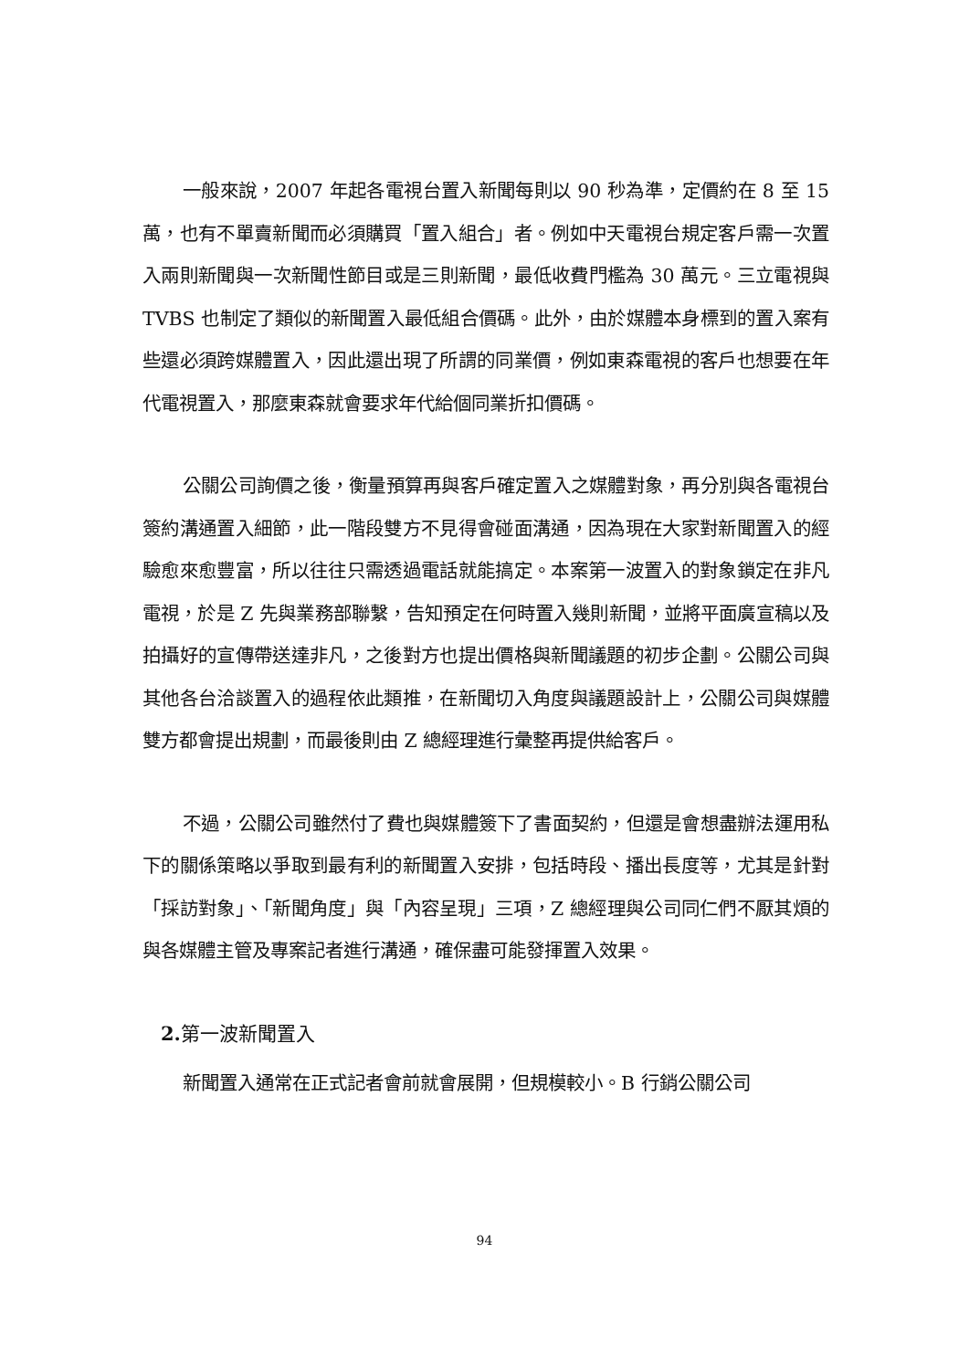一般來說，2007 年起各電視台置入新聞每則以 90 秒為準，定價約在 8 至 15 萬，也有不單賣新聞而必須購買「置入組合」者。例如中天電視台規定客戶需一次置入兩則新聞與一次新聞性節目或是三則新聞，最低收費門檻為 30 萬元。三立電視與 TVBS 也制定了類似的新聞置入最低組合價碼。此外，由於媒體本身標到的置入案有些還必須跨媒體置入，因此還出現了所謂的同業價，例如東森電視的客戶也想要在年代電視置入，那麼東森就會要求年代給個同業折扣價碼。
公關公司詢價之後，衡量預算再與客戶確定置入之媒體對象，再分別與各電視台簽約溝通置入細節，此一階段雙方不見得會碰面溝通，因為現在大家對新聞置入的經驗愈來愈豐富，所以往往只需透過電話就能搞定。本案第一波置入的對象鎖定在非凡電視，於是 Z 先與業務部聯繫，告知預定在何時置入幾則新聞，並將平面廣宣稿以及拍攝好的宣傳帶送達非凡，之後對方也提出價格與新聞議題的初步企劃。公關公司與其他各台洽談置入的過程依此類推，在新聞切入角度與議題設計上，公關公司與媒體雙方都會提出規劃，而最後則由 Z 總經理進行彙整再提供給客戶。
不過，公關公司雖然付了費也與媒體簽下了書面契約，但還是會想盡辦法運用私下的關係策略以爭取到最有利的新聞置入安排，包括時段、播出長度等，尤其是針對「採訪對象」、「新聞角度」與「內容呈現」三項，Z 總經理與公司同仁們不厭其煩的與各媒體主管及專案記者進行溝通，確保盡可能發揮置入效果。
2. 第一波新聞置入
新聞置入通常在正式記者會前就會展開，但規模較小。B 行銷公關公司
94